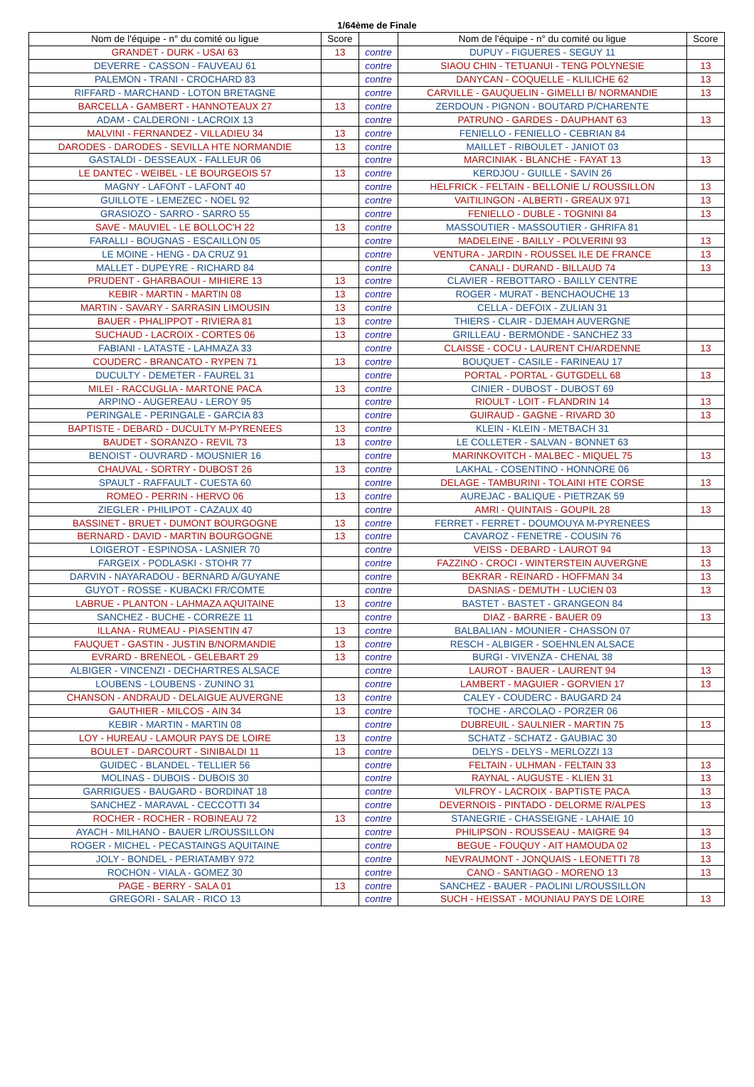1/64ème de Finale
| Nom de l'équipe - n° du comité ou ligue | Score | | Nom de l'équipe - n° du comité ou ligue | Score |
| --- | --- | --- | --- | --- |
| GRANDET - DURK - USAI 63 | 13 | contre | DUPUY - FIGUERES - SEGUY 11 | |
| DEVERRE - CASSON - FAUVEAU 61 | | contre | SIAOU CHIN - TETUANUI - TENG POLYNESIE | 13 |
| PALEMON - TRANI - CROCHARD 83 | | contre | DANYCAN - COQUELLE - KLILICHE 62 | 13 |
| RIFFARD - MARCHAND - LOTON BRETAGNE | | contre | CARVILLE - GAUQUELIN - GIMELLI B/ NORMANDIE | 13 |
| BARCELLA - GAMBERT - HANNOTEAUX 27 | 13 | contre | ZERDOUN - PIGNON - BOUTARD P/CHARENTE | |
| ADAM - CALDERONI - LACROIX 13 | | contre | PATRUNO - GARDES - DAUPHANT 63 | 13 |
| MALVINI - FERNANDEZ - VILLADIEU 34 | 13 | contre | FENIELLO - FENIELLO - CEBRIAN 84 | |
| DARODES - DARODES - SEVILLA HTE NORMANDIE | 13 | contre | MAILLET - RIBOULET - JANIOT 03 | |
| GASTALDI - DESSEAUX - FALLEUR 06 | | contre | MARCINIAK - BLANCHE - FAYAT 13 | 13 |
| LE DANTEC - WEIBEL - LE BOURGEOIS 57 | 13 | contre | KERDJOU - GUILLE - SAVIN 26 | |
| MAGNY - LAFONT - LAFONT 40 | | contre | HELFRICK - FELTAIN - BELLONIE L/ ROUSSILLON | 13 |
| GUILLOTE - LEMEZEC - NOEL 92 | | contre | VAITILINGON - ALBERTI - GREAUX 971 | 13 |
| GRASIOZO - SARRO - SARRO 55 | | contre | FENIELLO - DUBLE - TOGNINI 84 | 13 |
| SAVE - MAUVIEL - LE BOLLOC'H 22 | 13 | contre | MASSOUTIER - MASSOUTIER - GHRIFA 81 | |
| FARALLI - BOUGNAS - ESCAILLON 05 | | contre | MADELEINE - BAILLY - POLVERINI 93 | 13 |
| LE MOINE - HENG - DA CRUZ 91 | | contre | VENTURA - JARDIN - ROUSSEL ILE DE FRANCE | 13 |
| MALLET - DUPEYRE - RICHARD 84 | | contre | CANALI - DURAND - BILLAUD 74 | 13 |
| PRUDENT - GHARBAOUI - MIHIERE 13 | 13 | contre | CLAVIER - REBOTTARO - BAILLY CENTRE | |
| KEBIR - MARTIN - MARTIN 08 | 13 | contre | ROGER - MURAT - BENCHAOUCHE 13 | |
| MARTIN - SAVARY - SARRASIN LIMOUSIN | 13 | contre | CELLA - DEFOIX - ZULIAN 31 | |
| BAUER - PHALIPPOT - RIVIERA 81 | 13 | contre | THIERS - CLAIR - DJEMAH AUVERGNE | |
| SUCHAUD - LACROIX - CORTES 06 | 13 | contre | GRILLEAU - BERMONDE - SANCHEZ 33 | |
| FABIANI - LATASTE - LAHMAZA 33 | | contre | CLAISSE - COCU - LAURENT CH/ARDENNE | 13 |
| COUDERC - BRANCATO - RYPEN 71 | 13 | contre | BOUQUET - CASILE - FARINEAU 17 | |
| DUCULTY - DEMETER - FAUREL 31 | | contre | PORTAL - PORTAL - GUTGDELL 68 | 13 |
| MILEI - RACCUGLIA - MARTONE PACA | 13 | contre | CINIER - DUBOST - DUBOST 69 | |
| ARPINO - AUGEREAU - LEROY 95 | | contre | RIOULT - LOIT - FLANDRIN 14 | 13 |
| PERINGALE - PERINGALE - GARCIA 83 | | contre | GUIRAUD - GAGNE - RIVARD 30 | 13 |
| BAPTISTE - DEBARD - DUCULTY M-PYRENEES | 13 | contre | KLEIN - KLEIN - METBACH 31 | |
| BAUDET - SORANZO - REVIL 73 | 13 | contre | LE COLLETER - SALVAN - BONNET 63 | |
| BENOIST - OUVRARD - MOUSNIER 16 | | contre | MARINKOVITCH - MALBEC - MIQUEL 75 | 13 |
| CHAUVAL - SORTRY - DUBOST 26 | 13 | contre | LAKHAL - COSENTINO - HONNORE 06 | |
| SPAULT - RAFFAULT - CUESTA 60 | | contre | DELAGE - TAMBURINI - TOLAINI HTE CORSE | 13 |
| ROMEO - PERRIN - HERVO 06 | 13 | contre | AUREJAC - BALIQUE - PIETRZAK 59 | |
| ZIEGLER - PHILIPOT - CAZAUX 40 | | contre | AMRI - QUINTAIS - GOUPIL 28 | 13 |
| BASSINET - BRUET - DUMONT BOURGOGNE | 13 | contre | FERRET - FERRET - DOUMOUYA M-PYRENEES | |
| BERNARD - DAVID - MARTIN BOURGOGNE | 13 | contre | CAVAROZ - FENETRE - COUSIN 76 | |
| LOIGEROT - ESPINOSA - LASNIER 70 | | contre | VEISS - DEBARD - LAUROT 94 | 13 |
| FARGEIX - PODLASKI - STOHR 77 | | contre | FAZZINO - CROCI - WINTERSTEIN AUVERGNE | 13 |
| DARVIN - NAYARADOU - BERNARD A/GUYANE | | contre | BEKRAR - REINARD - HOFFMAN 34 | 13 |
| GUYOT - ROSSE - KUBACKI FR/COMTE | | contre | DASNIAS - DEMUTH - LUCIEN 03 | 13 |
| LABRUE - PLANTON - LAHMAZA AQUITAINE | 13 | contre | BASTET - BASTET - GRANGEON 84 | |
| SANCHEZ - BUCHE - CORREZE 11 | | contre | DIAZ - BARRE - BAUER 09 | 13 |
| ILLANA - RUMEAU - PIASENTIN 47 | 13 | contre | BALBALIAN - MOUNIER - CHASSON 07 | |
| FAUQUET - GASTIN - JUSTIN B/NORMANDIE | 13 | contre | RESCH - ALBIGER - SOEHNLEN ALSACE | |
| EVRARD - BRENEOL - GELEBART 29 | 13 | contre | BURGI - VIVENZA - CHENAL 38 | |
| ALBIGER - VINCENZI - DECHARTRES ALSACE | | contre | LAUROT - BAUER - LAURENT 94 | 13 |
| LOUBENS - LOUBENS - ZUNINO 31 | | contre | LAMBERT - MAGUIER - GORVIEN 17 | 13 |
| CHANSON - ANDRAUD - DELAIGUE AUVERGNE | 13 | contre | CALEY - COUDERC - BAUGARD 24 | |
| GAUTHIER - MILCOS - AIN 34 | 13 | contre | TOCHE - ARCOLAO - PORZER 06 | |
| KEBIR - MARTIN - MARTIN 08 | | contre | DUBREUIL - SAULNIER - MARTIN 75 | 13 |
| LOY - HUREAU - LAMOUR PAYS DE LOIRE | 13 | contre | SCHATZ - SCHATZ - GAUBIAC 30 | |
| BOULET - DARCOURT - SINIBALDI 11 | 13 | contre | DELYS - DELYS - MERLOZZI 13 | |
| GUIDEC - BLANDEL - TELLIER 56 | | contre | FELTAIN - ULHMAN - FELTAIN 33 | 13 |
| MOLINAS - DUBOIS - DUBOIS 30 | | contre | RAYNAL - AUGUSTE - KLIEN 31 | 13 |
| GARRIGUES - BAUGARD - BORDINAT 18 | | contre | VILFROY - LACROIX - BAPTISTE PACA | 13 |
| SANCHEZ - MARAVAL - CECCOTTI 34 | | contre | DEVERNOIS - PINTADO - DELORME R/ALPES | 13 |
| ROCHER - ROCHER - ROBINEAU 72 | 13 | contre | STANEGRIE - CHASSEIGNE - LAHAIE 10 | |
| AYACH - MILHANO - BAUER L/ROUSSILLON | | contre | PHILIPSON - ROUSSEAU - MAIGRE 94 | 13 |
| ROGER - MICHEL - PECASTAINGS AQUITAINE | | contre | BEGUE - FOUQUY - AIT HAMOUDA 02 | 13 |
| JOLY - BONDEL - PERIATAMBY 972 | | contre | NEVRAUMONT - JONQUAIS - LEONETTI 78 | 13 |
| ROCHON - VIALA - GOMEZ 30 | | contre | CANO - SANTIAGO - MORENO 13 | 13 |
| PAGE - BERRY - SALA 01 | 13 | contre | SANCHEZ - BAUER - PAOLINI L/ROUSSILLON | |
| GREGORI - SALAR - RICO 13 | | contre | SUCH - HEISSAT - MOUNIAU PAYS DE LOIRE | 13 |